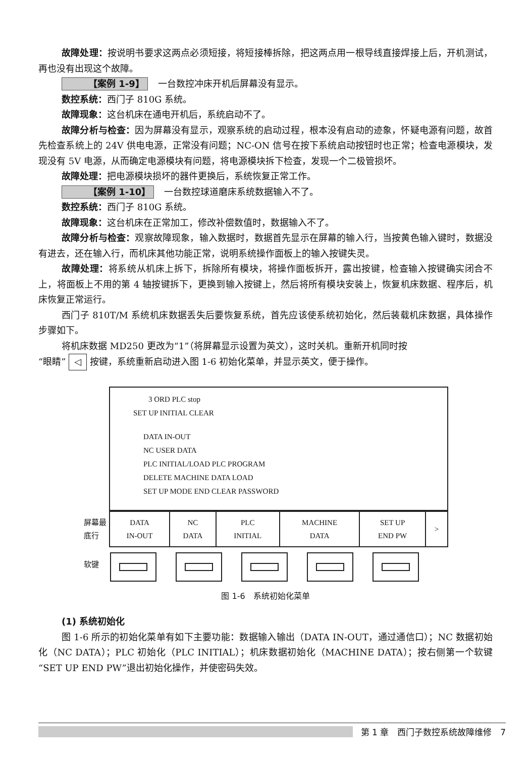故障处理：按说明书要求这两点必须短接，将短接棒拆除，把这两点用一根导线直接焊接上后，开机测试，再也没有出现这个故障。
【案例 1-9】 一台数控冲床开机后屏幕没有显示。
数控系统：西门子 810G 系统。
故障现象：这台机床在通电开机后，系统启动不了。
故障分析与检查：因为屏幕没有显示，观察系统的启动过程，根本没有启动的迹象，怀疑电源有问题，故首先检查系统上的 24V 供电电源，正常没有问题；NC-ON 信号在按下系统启动按钮时也正常；检查电源模块，发现没有 5V 电源，从而确定电源模块有问题，将电源模块拆下检查，发现一个二极管损坏。
故障处理：把电源模块损坏的器件更换后，系统恢复正常工作。
【案例 1-10】 一台数控球道磨床系统数据输入不了。
数控系统：西门子 810G 系统。
故障现象：这台机床在正常加工，修改补偿数值时，数据输入不了。
故障分析与检查：观察故障现象，输入数据时，数据首先显示在屏幕的输入行，当按黄色输入键时，数据没有进去，还在输入行，而机床其他功能正常，说明系统操作面板上的输入按键失灵。
故障处理：将系统从机床上拆下，拆除所有模块，将操作面板拆开，露出按键，检查输入按键确实闭合不上，将面板上不用的第 4 轴按键拆下，更换到输入按键上，然后将所有模块安装上，恢复机床数据、程序后，机床恢复正常运行。
西门子 810T/M 系统机床数据丢失后要恢复系统，首先应该使系统初始化，然后装载机床数据，具体操作步骤如下。
将机床数据 MD250 更改为“1”（将屏幕显示设置为英文），这时关机。重新开机同时按
“眼睛” ◁ 按键，系统重新启动进入图 1-6 初始化菜单，并显示英文，便于操作。
3 ORD PLC stop
SET UP INITIAL CLEAR
DATA IN-OUT
NC USER DATA
PLC INITIAL/LOAD PLC PROGRAM
DELETE MACHINE DATA LOAD
SET UP MODE END CLEAR PASSWORD
屏幕最底行
| DATA IN-OUT | NC DATA | PLC INITIAL | MACHINE DATA | SET UP END PW | > |
软键
图 1-6　系统初始化菜单
(1) 系统初始化
图 1-6 所示的初始化菜单有如下主要功能：数据输入输出（DATA IN-OUT，通过通信口）；NC 数据初始化（NC DATA）；PLC 初始化（PLC INITIAL）；机床数据初始化（MACHINE DATA）；按右侧第一个软键“SET UP END PW”退出初始化操作，并使密码失效。
第 1 章　西门子数控系统故障维修　7